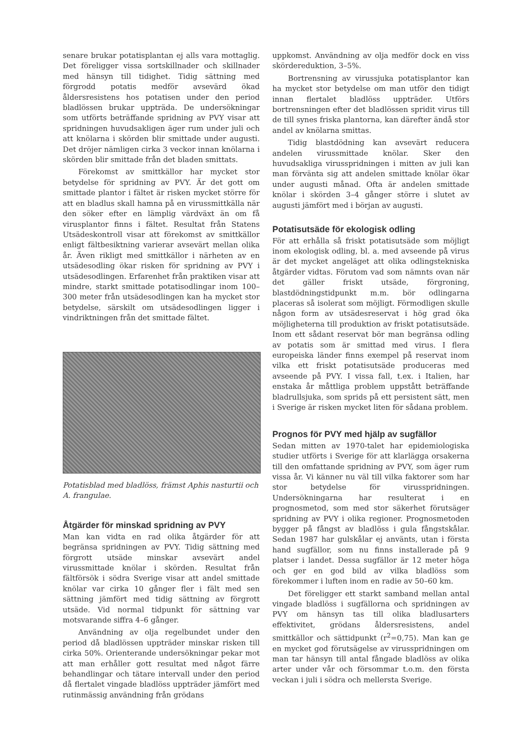senare brukar potatisplantan ej alls vara mottaglig. Det föreligger vissa sortskillnader och skillnader med hänsyn till tidighet. Tidig sättning med förgrodd potatis medför avsevärd ökad åldersresistens hos potatisen under den period bladlössen brukar uppträda. De undersökningar som utförts beträffande spridning av PVY visar att spridningen huvudsakligen äger rum under juli och att knölarna i skörden blir smittade under augusti. Det dröjer nämligen cirka 3 veckor innan knölarna i skörden blir smittade från det bladen smittats.
Förekomst av smittkällor har mycket stor betydelse för spridning av PVY. Är det gott om smittade plantor i fältet är risken mycket större för att en bladlus skall hamna på en virussmittkälla när den söker efter en lämplig värdväxt än om få virusplantor finns i fältet. Resultat från Statens Utsädeskontroll visar att förekomst av smittkällor enligt fältbesiktning varierar avsevärt mellan olika år. Även rikligt med smittkällor i närheten av en utsädesodling ökar risken för spridning av PVY i utsädesodlingen. Erfarenhet från praktiken visar att mindre, starkt smittade potatisodlingar inom 100–300 meter från utsädesodlingen kan ha mycket stor betydelse, särskilt om utsädesodlingen ligger i vindriktningen från det smittade fältet.
Potatisblad med bladlöss, främst Aphis nasturtii och A. frangulae.
Åtgärder för minskad spridning av PVY
Man kan vidta en rad olika åtgärder för att begränsa spridningen av PVY. Tidig sättning med förgrott utsäde minskar avsevärt andel virussmittade knölar i skörden. Resultat från fältförsök i södra Sverige visar att andel smittade knölar var cirka 10 gånger fler i fält med sen sättning jämfört med tidig sättning av förgrott utsäde. Vid normal tidpunkt för sättning var motsvarande siffra 4–6 gånger.
Användning av olja regelbundet under den period då bladlössen uppträder minskar risken till cirka 50%. Orienterande undersökningar pekar mot att man erhåller gott resultat med något färre behandlingar och tätare intervall under den period då flertalet vingade bladlöss uppträder jämfört med rutinmässig användning från grödans
uppkomst. Användning av olja medför dock en viss skördereduktion, 3–5%.
Bortrensning av virussjuka potatisplantor kan ha mycket stor betydelse om man utför den tidigt innan flertalet bladlöss uppträder. Utförs bortrensningen efter det bladlössen spridit virus till de till synes friska plantorna, kan därefter ändå stor andel av knölarna smittas.
Tidig blastdödning kan avsevärt reducera andelen virussmittade knölar. Sker den huvudsakliga virusspridningen i mitten av juli kan man förvänta sig att andelen smittade knölar ökar under augusti månad. Ofta är andelen smittade knölar i skörden 3–4 gånger större i slutet av augusti jämfört med i början av augusti.
Potatisutsäde för ekologisk odling
För att erhålla så friskt potatisutsäde som möjligt inom ekologisk odling, bl. a. med avseende på virus är det mycket angeläget att olika odlingstekniska åtgärder vidtas. Förutom vad som nämnts ovan när det gäller friskt utsäde, förgroning, blastdödningstidpunkt m.m. bör odlingarna placeras så isolerat som möjligt. Förmodligen skulle någon form av utsädesreservat i hög grad öka möjligheterna till produktion av friskt potatisutsäde. Inom ett sådant reservat bör man begränsa odling av potatis som är smittad med virus. I flera europeiska länder finns exempel på reservat inom vilka ett friskt potatisutsäde produceras med avseende på PVY. I vissa fall, t.ex. i Italien, har enstaka år måttliga problem uppstått beträffande bladrullsjuka, som sprids på ett persistent sätt, men i Sverige är risken mycket liten för sådana problem.
Prognos för PVY med hjälp av sugfällor
Sedan mitten av 1970-talet har epidemiologiska studier utförts i Sverige för att klarlägga orsakerna till den omfattande spridning av PVY, som äger rum vissa år. Vi känner nu väl till vilka faktorer som har stor betydelse för virusspridningen. Undersökningarna har resulterat i en prognosmetod, som med stor säkerhet förutsäger spridning av PVY i olika regioner. Prognosmetoden bygger på fångst av bladlöss i gula fångstskålar. Sedan 1987 har gulskålar ej använts, utan i första hand sugfällor, som nu finns installerade på 9 platser i landet. Dessa sugfällor är 12 meter höga och ger en god bild av vilka bladlöss som förekommer i luften inom en radie av 50–60 km.
Det föreligger ett starkt samband mellan antal vingade bladlöss i sugfällorna och spridningen av PVY om hänsyn tas till olika bladlusarters effektivitet, grödans åldersresistens, andel smittkällor och sättidpunkt (r<sup>2</sup>=0,75). Man kan ge en mycket god förutsägelse av virusspridningen om man tar hänsyn till antal fångade bladlöss av olika arter under vår och försommar t.o.m. den första veckan i juli i södra och mellersta Sverige.